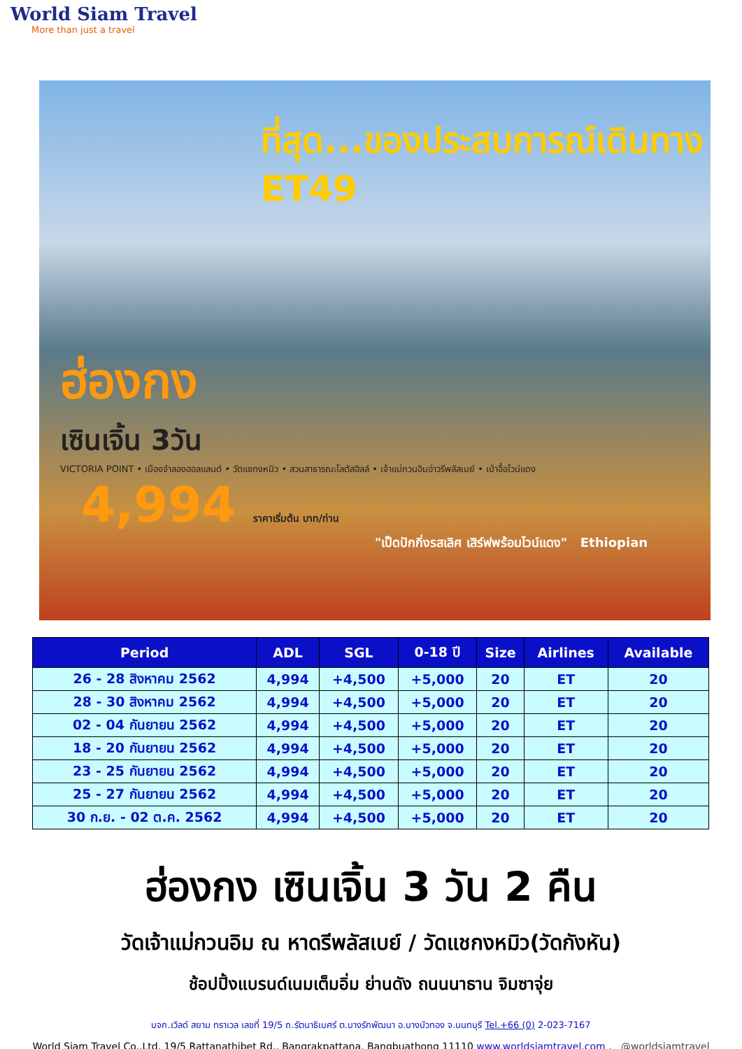World Siam Travel
More than just a travel
ที่สุด...ของประสบการณ์เดินทาง
ET49
ฮ่องกง
เซินเจิ้น 3วัน
VICTORIA POINT • เมืองจำลองฮอลแลนด์ • วัดแชกงหมิว • สวนสาธารณะโลตัสฮิลล์ • เจ้าแม่กวนอิมอ่าวรีพลัสเบย์ • เป่าอื้อไวน์แดง
4,994 ราคาเริ่มต้น บาท/ท่าน
"เป็ดปักกิ่งรสเลิศ เสิร์ฟพร้อมไวน์แดง" Ethiopian
| Period | ADL | SGL | 0-18 ปี | Size | Airlines | Available |
| --- | --- | --- | --- | --- | --- | --- |
| 26 - 28 สิงหาคม 2562 | 4,994 | +4,500 | +5,000 | 20 | ET | 20 |
| 28 - 30 สิงหาคม 2562 | 4,994 | +4,500 | +5,000 | 20 | ET | 20 |
| 02 - 04 กันยายน 2562 | 4,994 | +4,500 | +5,000 | 20 | ET | 20 |
| 18 - 20 กันยายน 2562 | 4,994 | +4,500 | +5,000 | 20 | ET | 20 |
| 23 - 25 กันยายน 2562 | 4,994 | +4,500 | +5,000 | 20 | ET | 20 |
| 25 - 27 กันยายน 2562 | 4,994 | +4,500 | +5,000 | 20 | ET | 20 |
| 30 ก.ย. - 02 ต.ค. 2562 | 4,994 | +4,500 | +5,000 | 20 | ET | 20 |
ฮ่องกง เซินเจิ้น 3 วัน 2 คืน
วัดเจ้าแม่กวนอิม ณ หาดรีพลัสเบย์ / วัดแชกงหมิว(วัดกังหัน)
ช้อปปิ้งแบรนด์เนมเต็มอิ่ม ย่านดัง ถนนนาธาน จิมซาจุ่ย
บจก.เวิลด์ สยาม ทราเวล เลขที่ 19/5 ถ.รัตนาธิเบศร์ ต.บางรักพัฒนา อ.บางบัวทอง จ.นนทบุรี Tel.+66 (0) 2-023-7167
World Siam Travel Co.,Ltd. 19/5 Rattanathibet Rd., Bangrakpattana, Bangbuathong 11110 www.worldsiamtravel.com , @worldsiamtravel